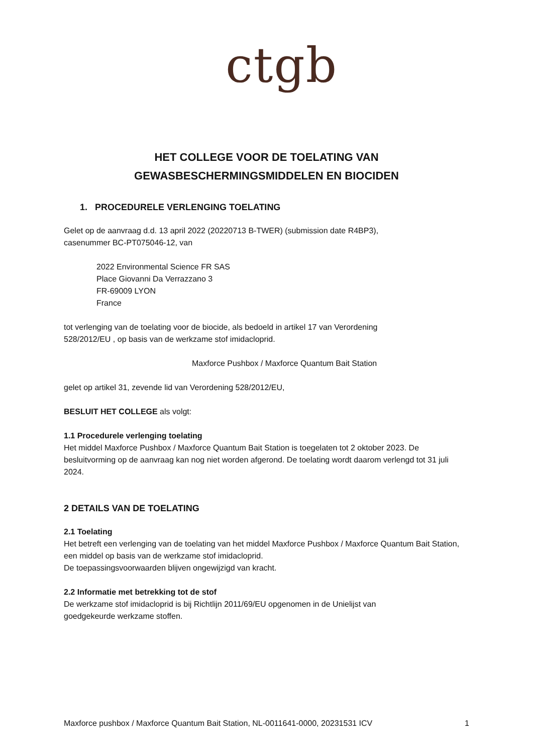ctgb
HET COLLEGE VOOR DE TOELATING VAN
GEWASBESCHERMINGSMIDDELEN EN BIOCIDEN
1. PROCEDURELE VERLENGING TOELATING
Gelet op de aanvraag d.d. 13 april 2022 (20220713 B-TWER) (submission date R4BP3),
casenummer BC-PT075046-12, van
2022 Environmental Science FR SAS
Place Giovanni Da Verrazzano 3
FR-69009 LYON
France
tot verlenging van de toelating voor de biocide, als bedoeld in artikel 17 van Verordening
528/2012/EU , op basis van de werkzame stof imidacloprid.
Maxforce Pushbox / Maxforce Quantum Bait Station
gelet op artikel 31, zevende lid van Verordening 528/2012/EU,
BESLUIT HET COLLEGE als volgt:
1.1 Procedurele verlenging toelating
Het middel Maxforce Pushbox / Maxforce Quantum Bait Station is toegelaten tot 2 oktober 2023. De besluitvorming op de aanvraag kan nog niet worden afgerond. De toelating wordt daarom verlengd tot 31 juli 2024.
2 DETAILS VAN DE TOELATING
2.1 Toelating
Het betreft een verlenging van de toelating van het middel Maxforce Pushbox / Maxforce Quantum Bait Station, een middel op basis van de werkzame stof imidacloprid.
De toepassingsvoorwaarden blijven ongewijzigd van kracht.
2.2 Informatie met betrekking tot de stof
De werkzame stof imidacloprid is bij Richtlijn 2011/69/EU opgenomen in de Unielijst van
goedgekeurde werkzame stoffen.
Maxforce pushbox / Maxforce Quantum Bait Station, NL-0011641-0000, 20231531 ICV 1